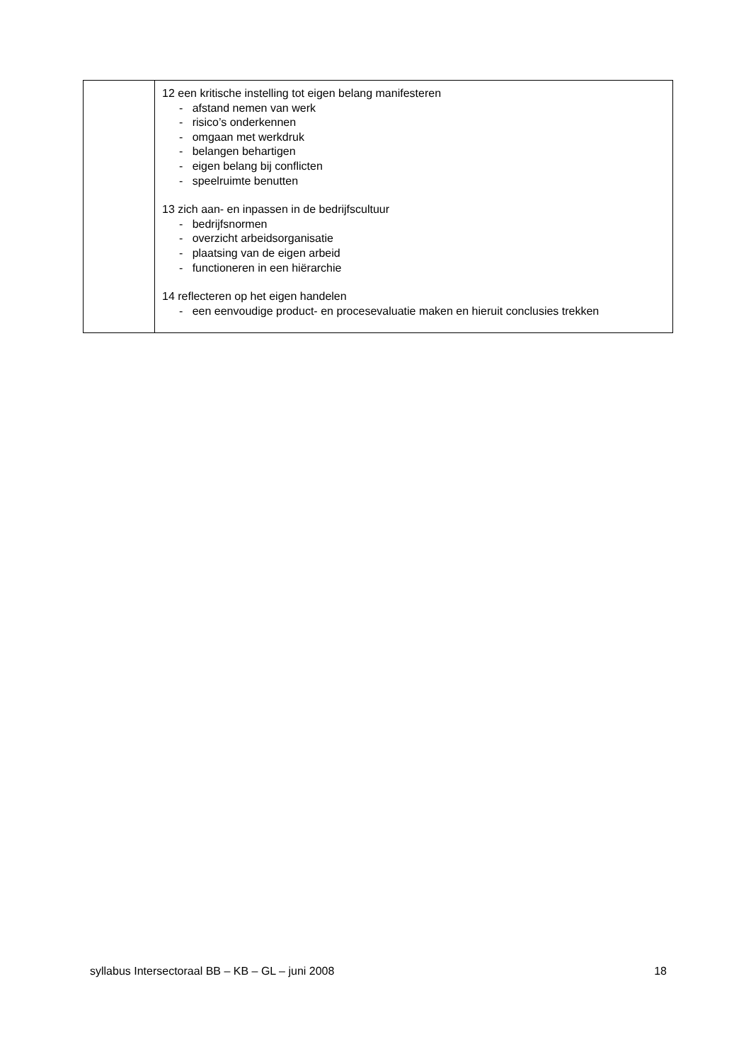| | 12 een kritische instelling tot eigen belang manifesteren - afstand nemen van werk - risico’s onderkennen - omgaan met werkdruk - belangen behartigen - eigen belang bij conflicten - speelruimte benutten 13 zich aan- en inpassen in de bedrijfscultuur - bedrijfsnormen - overzicht arbeidsorganisatie - plaatsing van de eigen arbeid - functioneren in een hiërarchie 14 reflecteren op het eigen handelen - een eenvoudige product- en procesevaluatie maken en hieruit conclusies trekken |
syllabus Intersectoraal BB – KB – GL – juni 2008 18